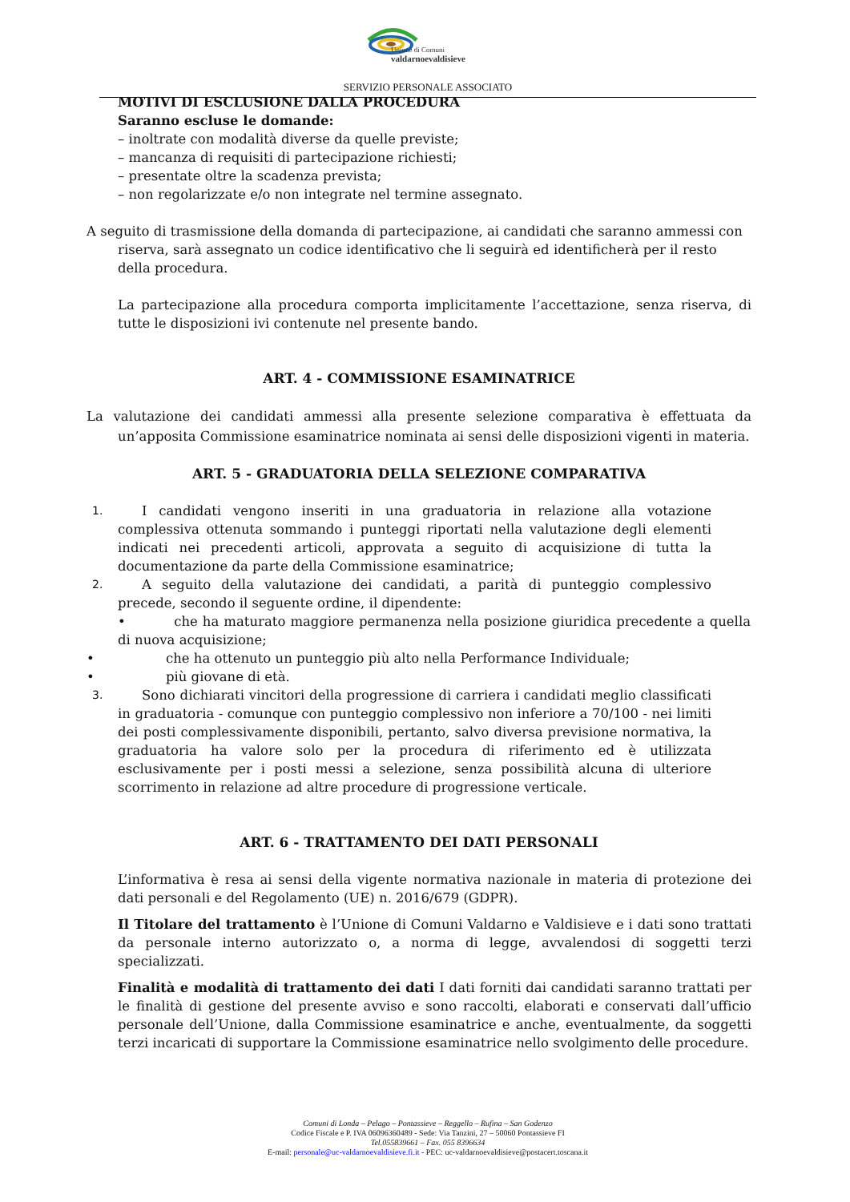Unione di Comuni
valdarnoevaldisieve
SERVIZIO PERSONALE ASSOCIATO
MOTIVI DI ESCLUSIONE DALLA PROCEDURA
Saranno escluse le domande:
– inoltrate con modalità diverse da quelle previste;
– mancanza di requisiti di partecipazione richiesti;
– presentate oltre la scadenza prevista;
– non regolarizzate e/o non integrate nel termine assegnato.
A seguito di trasmissione della domanda di partecipazione, ai candidati che saranno ammessi con riserva, sarà assegnato un codice identificativo che li seguirà ed identificherà per il resto della procedura.
La partecipazione alla procedura comporta implicitamente l’accettazione, senza riserva, di tutte le disposizioni ivi contenute nel presente bando.
ART. 4 - COMMISSIONE ESAMINATRICE
La valutazione dei candidati ammessi alla presente selezione comparativa è effettuata da un’apposita Commissione esaminatrice nominata ai sensi delle disposizioni vigenti in materia.
ART. 5 - GRADUATORIA DELLA SELEZIONE COMPARATIVA
1.
I candidati vengono inseriti in una graduatoria in relazione alla votazione complessiva ottenuta sommando i punteggi riportati nella valutazione degli elementi indicati nei precedenti articoli, approvata a seguito di acquisizione di tutta la documentazione da parte della Commissione esaminatrice;
2.
A seguito della valutazione dei candidati, a parità di punteggio complessivo precede, secondo il seguente ordine, il dipendente:
• che ha maturato maggiore permanenza nella posizione giuridica precedente a quella di nuova acquisizione;
• che ha ottenuto un punteggio più alto nella Performance Individuale;
• più giovane di età.
3.
Sono dichiarati vincitori della progressione di carriera i candidati meglio classificati in graduatoria - comunque con punteggio complessivo non inferiore a 70/100 - nei limiti dei posti complessivamente disponibili, pertanto, salvo diversa previsione normativa, la graduatoria ha valore solo per la procedura di riferimento ed è utilizzata esclusivamente per i posti messi a selezione, senza possibilità alcuna di ulteriore scorrimento in relazione ad altre procedure di progressione verticale.
ART. 6 - TRATTAMENTO DEI DATI PERSONALI
L’informativa è resa ai sensi della vigente normativa nazionale in materia di protezione dei dati personali e del Regolamento (UE) n. 2016/679 (GDPR).
Il Titolare del trattamento è l’Unione di Comuni Valdarno e Valdisieve e i dati sono trattati da personale interno autorizzato o, a norma di legge, avvalendosi di soggetti terzi specializzati.
Finalità e modalità di trattamento dei dati I dati forniti dai candidati saranno trattati per le finalità di gestione del presente avviso e sono raccolti, elaborati e conservati dall’ufficio personale dell’Unione, dalla Commissione esaminatrice e anche, eventualmente, da soggetti terzi incaricati di supportare la Commissione esaminatrice nello svolgimento delle procedure.
Comuni di Londa – Pelago – Pontassieve – Reggello – Rufina – San Godenzo
Codice Fiscale e P. IVA 06096360489 - Sede: Via Tanzini, 27 – 50060 Pontassieve FI
Tel.055839661 – Fax. 055 8396634
E-mail: personale@uc-valdarnoevaldisieve.fi.it - PEC: uc-valdarnoevaldisieve@postacert.toscana.it